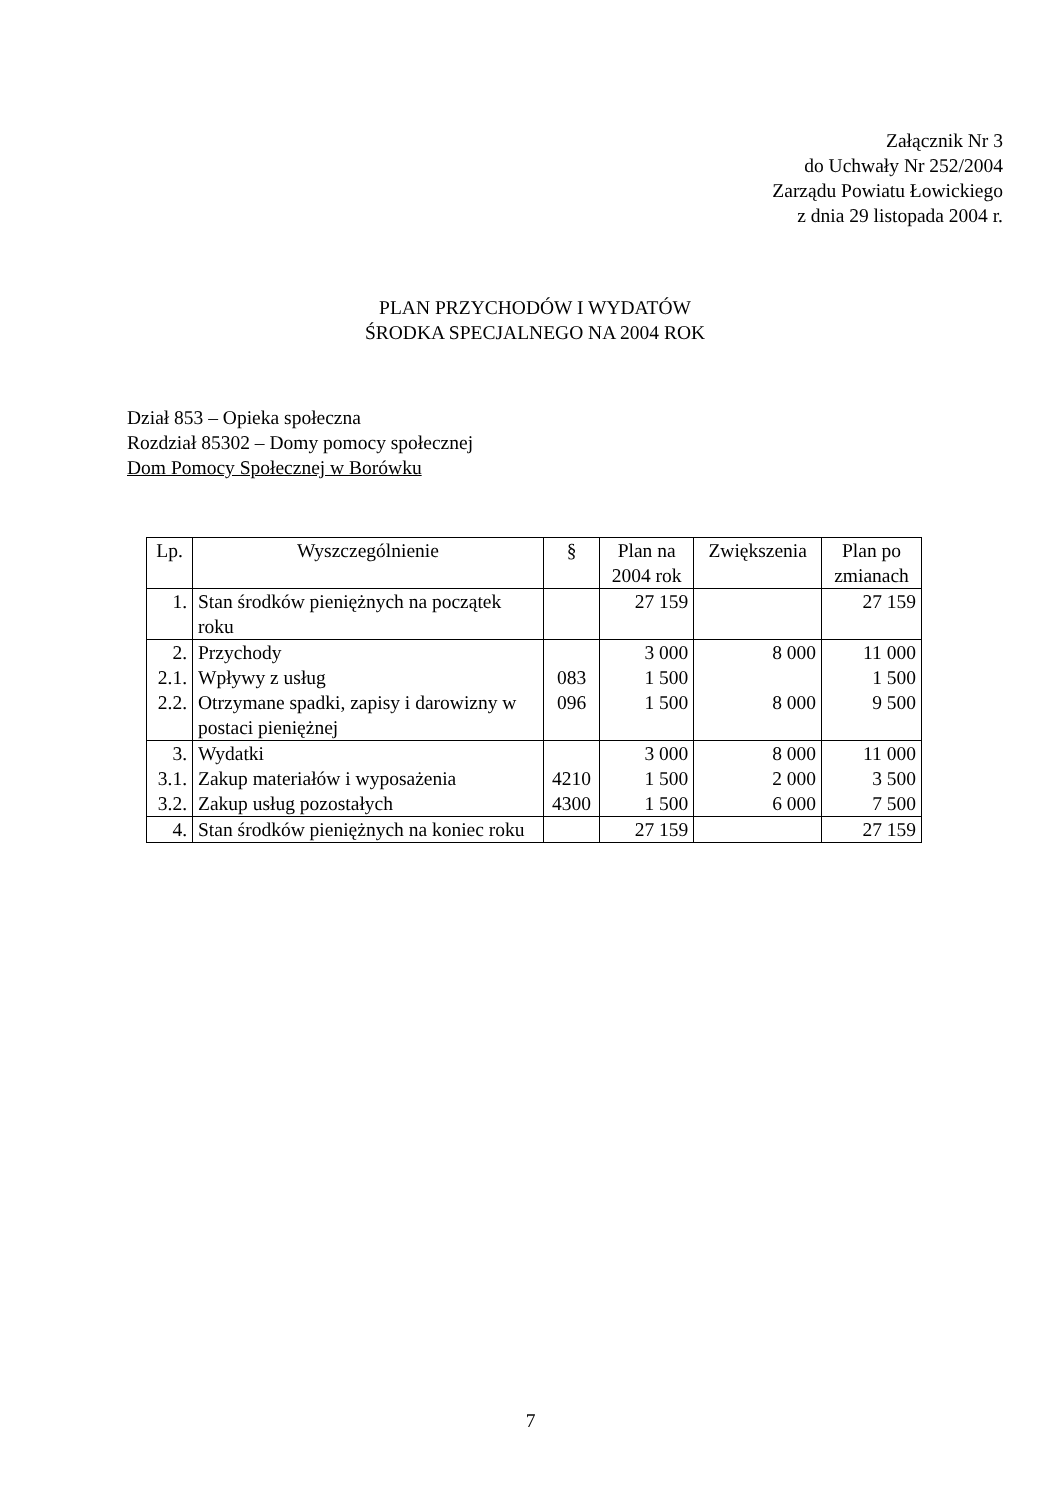Załącznik Nr 3
do Uchwały Nr 252/2004
Zarządu Powiatu Łowickiego
z dnia 29 listopada 2004 r.
PLAN PRZYCHODÓW I WYDATÓW
ŚRODKA SPECJALNEGO NA 2004 ROK
Dział 853 – Opieka społeczna
Rozdział 85302 – Domy pomocy społecznej
Dom Pomocy Społecznej w Borówku
| Lp. | Wyszczególnienie | § | Plan na 2004 rok | Zwiększenia | Plan po zmianach |
| --- | --- | --- | --- | --- | --- |
| 1. | Stan środków pieniężnych na początek roku | | 27 159 | | 27 159 |
| 2. 2.1. 2.2. | Przychody Wpływy z usług Otrzymane spadki, zapisy i darowizny w postaci pieniężnej | 083 096 | 3 000 1 500 1 500 | 8 000 8 000 | 11 000 1 500 9 500 |
| 3. 3.1. 3.2. | Wydatki Zakup materiałów i wyposażenia Zakup usług pozostałych | 4210 4300 | 3 000 1 500 1 500 | 8 000 2 000 6 000 | 11 000 3 500 7 500 |
| 4. | Stan środków pieniężnych na koniec roku | | 27 159 | | 27 159 |
7